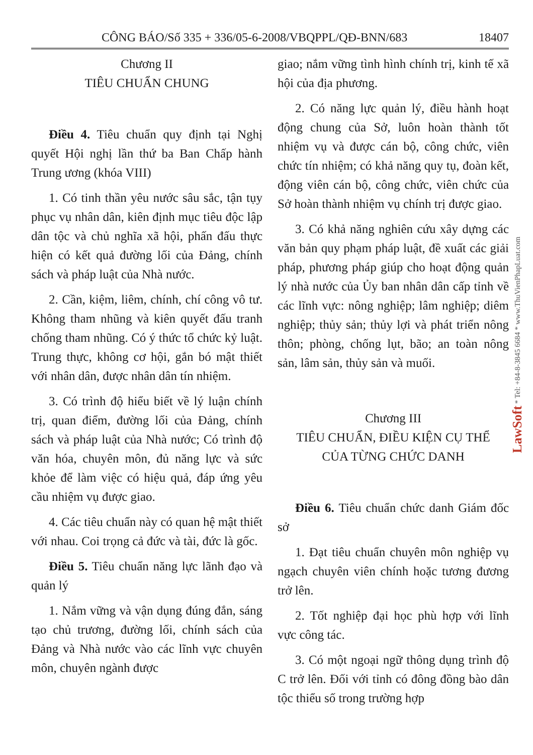CÔNG BÁO/Số 335 + 336/05-6-2008/VBQPPL/QĐ-BNN/683 18407
Chương II
TIÊU CHUẨN CHUNG
Điều 4. Tiêu chuẩn quy định tại Nghị quyết Hội nghị lần thứ ba Ban Chấp hành Trung ương (khóa VIII)
1. Có tinh thần yêu nước sâu sắc, tận tụy phục vụ nhân dân, kiên định mục tiêu độc lập dân tộc và chủ nghĩa xã hội, phấn đấu thực hiện có kết quả đường lối của Đảng, chính sách và pháp luật của Nhà nước.
2. Cần, kiệm, liêm, chính, chí công vô tư. Không tham nhũng và kiên quyết đấu tranh chống tham nhũng. Có ý thức tổ chức kỷ luật. Trung thực, không cơ hội, gắn bó mật thiết với nhân dân, được nhân dân tín nhiệm.
3. Có trình độ hiểu biết về lý luận chính trị, quan điểm, đường lối của Đảng, chính sách và pháp luật của Nhà nước; Có trình độ văn hóa, chuyên môn, đủ năng lực và sức khỏe để làm việc có hiệu quả, đáp ứng yêu cầu nhiệm vụ được giao.
4. Các tiêu chuẩn này có quan hệ mật thiết với nhau. Coi trọng cả đức và tài, đức là gốc.
Điều 5. Tiêu chuẩn năng lực lãnh đạo và quản lý
1. Nắm vững và vận dụng đúng đắn, sáng tạo chủ trương, đường lối, chính sách của Đảng và Nhà nước vào các lĩnh vực chuyên môn, chuyên ngành được
giao; nắm vững tình hình chính trị, kinh tế xã hội của địa phương.
2. Có năng lực quản lý, điều hành hoạt động chung của Sở, luôn hoàn thành tốt nhiệm vụ và được cán bộ, công chức, viên chức tín nhiệm; có khả năng quy tụ, đoàn kết, động viên cán bộ, công chức, viên chức của Sở hoàn thành nhiệm vụ chính trị được giao.
3. Có khả năng nghiên cứu xây dựng các văn bản quy phạm pháp luật, đề xuất các giải pháp, phương pháp giúp cho hoạt động quản lý nhà nước của Ủy ban nhân dân cấp tỉnh về các lĩnh vực: nông nghiệp; lâm nghiệp; diêm nghiệp; thủy sản; thủy lợi và phát triển nông thôn; phòng, chống lụt, bão; an toàn nông sản, lâm sản, thủy sản và muối.
Chương III
TIÊU CHUẨN, ĐIỀU KIỆN CỤ THỂ
CỦA TỪNG CHỨC DANH
Điều 6. Tiêu chuẩn chức danh Giám đốc sở
1. Đạt tiêu chuẩn chuyên môn nghiệp vụ ngạch chuyên viên chính hoặc tương đương trở lên.
2. Tốt nghiệp đại học phù hợp với lĩnh vực công tác.
3. Có một ngoại ngữ thông dụng trình độ C trở lên. Đối với tỉnh có đông đồng bào dân tộc thiểu số trong trường hợp
LawSoft * Tel: +84-8-3845 6684 * www.ThuVienPhapLuat.com